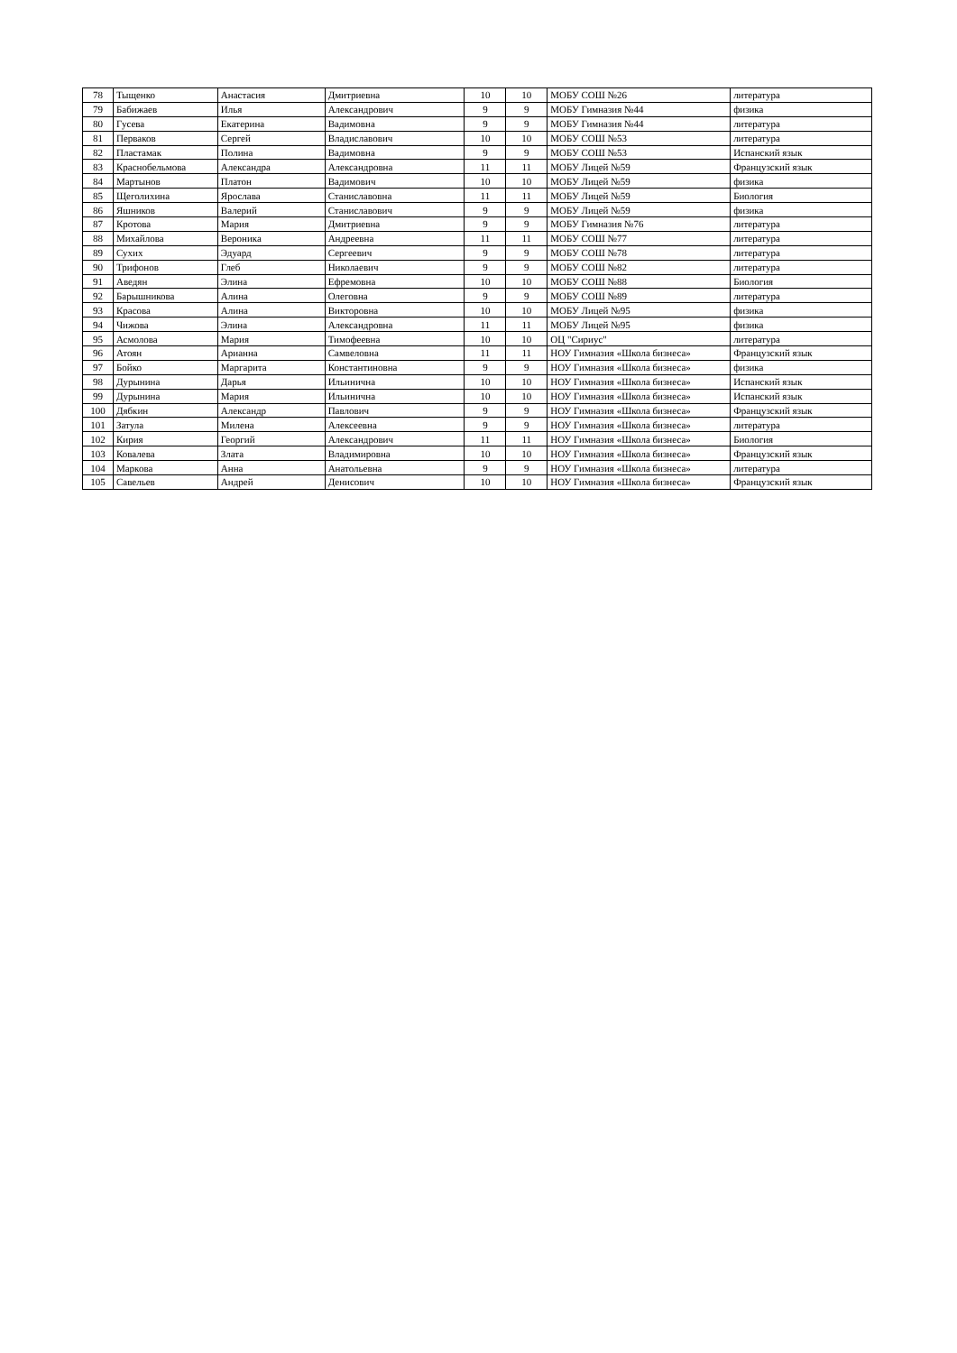| 78 | Тыщенко | Анастасия | Дмитриевна | 10 | 10 | МОБУ СОШ №26 | литература |
| 79 | Бабижаев | Илья | Александрович | 9 | 9 | МОБУ Гимназия №44 | физика |
| 80 | Гусева | Екатерина | Вадимовна | 9 | 9 | МОБУ Гимназия №44 | литература |
| 81 | Перваков | Сергей | Владиславович | 10 | 10 | МОБУ СОШ №53 | литература |
| 82 | Пластамак | Полина | Вадимовна | 9 | 9 | МОБУ СОШ №53 | Испанский язык |
| 83 | Краснобельмова | Александра | Александровна | 11 | 11 | МОБУ Лицей №59 | Французский язык |
| 84 | Мартынов | Платон | Вадимович | 10 | 10 | МОБУ Лицей №59 | физика |
| 85 | Щеголихина | Ярослава | Станиславовна | 11 | 11 | МОБУ Лицей №59 | Биология |
| 86 | Яшников | Валерий | Станиславович | 9 | 9 | МОБУ Лицей №59 | физика |
| 87 | Кротова | Мария | Дмитриевна | 9 | 9 | МОБУ Гимназия №76 | литература |
| 88 | Михайлова | Вероника | Андреевна | 11 | 11 | МОБУ СОШ №77 | литература |
| 89 | Сухих | Эдуард | Сергеевич | 9 | 9 | МОБУ СОШ №78 | литература |
| 90 | Трифонов | Глеб | Николаевич | 9 | 9 | МОБУ СОШ №82 | литература |
| 91 | Аведян | Элина | Ефремовна | 10 | 10 | МОБУ СОШ №88 | Биология |
| 92 | Барышникова | Алина | Олеговна | 9 | 9 | МОБУ СОШ №89 | литература |
| 93 | Красова | Алина | Викторовна | 10 | 10 | МОБУ Лицей №95 | физика |
| 94 | Чижова | Элина | Александровна | 11 | 11 | МОБУ Лицей №95 | физика |
| 95 | Асмолова | Мария | Тимофеевна | 10 | 10 | ОЦ "Сириус" | литература |
| 96 | Атоян | Арианна | Самвеловна | 11 | 11 | НОУ Гимназия «Школа бизнеса» | Французский язык |
| 97 | Бойко | Маргарита | Константиновна | 9 | 9 | НОУ Гимназия «Школа бизнеса» | физика |
| 98 | Дурынина | Дарья | Ильинична | 10 | 10 | НОУ Гимназия «Школа бизнеса» | Испанский язык |
| 99 | Дурынина | Мария | Ильинична | 10 | 10 | НОУ Гимназия «Школа бизнеса» | Испанский язык |
| 100 | Дябкин | Александр | Павлович | 9 | 9 | НОУ Гимназия «Школа бизнеса» | Французский язык |
| 101 | Затула | Милена | Алексеевна | 9 | 9 | НОУ Гимназия «Школа бизнеса» | литература |
| 102 | Кирия | Георгий | Александрович | 11 | 11 | НОУ Гимназия «Школа бизнеса» | Биология |
| 103 | Ковалева | Злата | Владимировна | 10 | 10 | НОУ Гимназия «Школа бизнеса» | Французский язык |
| 104 | Маркова | Анна | Анатольевна | 9 | 9 | НОУ Гимназия «Школа бизнеса» | литература |
| 105 | Савельев | Андрей | Денисович | 10 | 10 | НОУ Гимназия «Школа бизнеса» | Французский язык |